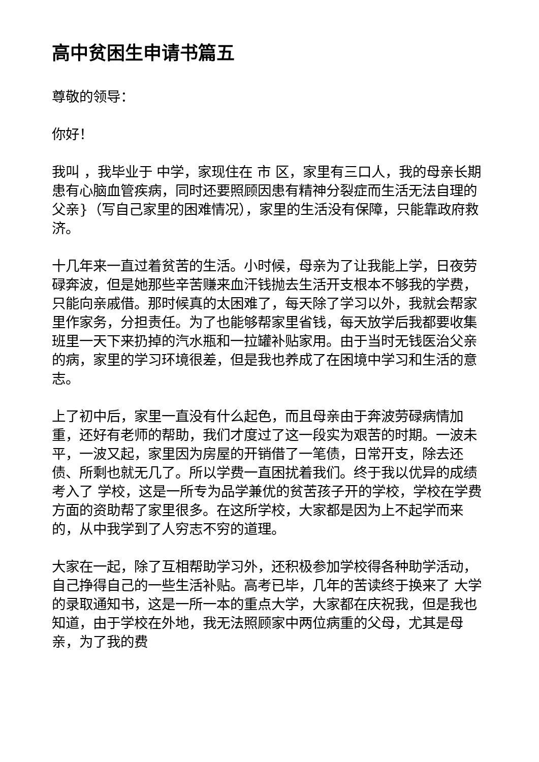高中贫困生申请书篇五
尊敬的领导：
你好！
我叫 ，我毕业于 中学，家现住在 市 区，家里有三口人，我的母亲长期患有心脑血管疾病，同时还要照顾因患有精神分裂症而生活无法自理的父亲}（写自己家里的困难情况），家里的生活没有保障，只能靠政府救济。
十几年来一直过着贫苦的生活。小时候，母亲为了让我能上学，日夜劳碌奔波，但是她那些辛苦赚来血汗钱抛去生活开支根本不够我的学费，只能向亲戚借。那时候真的太困难了，每天除了学习以外，我就会帮家里作家务，分担责任。为了也能够帮家里省钱，每天放学后我都要收集班里一天下来扔掉的汽水瓶和一拉罐补贴家用。由于当时无钱医治父亲的病，家里的学习环境很差，但是我也养成了在困境中学习和生活的意志。
上了初中后，家里一直没有什么起色，而且母亲由于奔波劳碌病情加重，还好有老师的帮助，我们才度过了这一段实为艰苦的时期。一波未平，一波又起，家里因为房屋的开销借了一笔债，日常开支，除去还债、所剩也就无几了。所以学费一直困扰着我们。终于我以优异的成绩考入了 学校，这是一所专为品学兼优的贫苦孩子开的学校，学校在学费方面的资助帮了家里很多。在这所学校，大家都是因为上不起学而来的，从中我学到了人穷志不穷的道理。
大家在一起，除了互相帮助学习外，还积极参加学校得各种助学活动，自己挣得自己的一些生活补贴。高考已毕，几年的苦读终于换来了 大学的录取通知书，这是一所一本的重点大学，大家都在庆祝我，但是我也知道，由于学校在外地，我无法照顾家中两位病重的父母，尤其是母亲，为了我的费